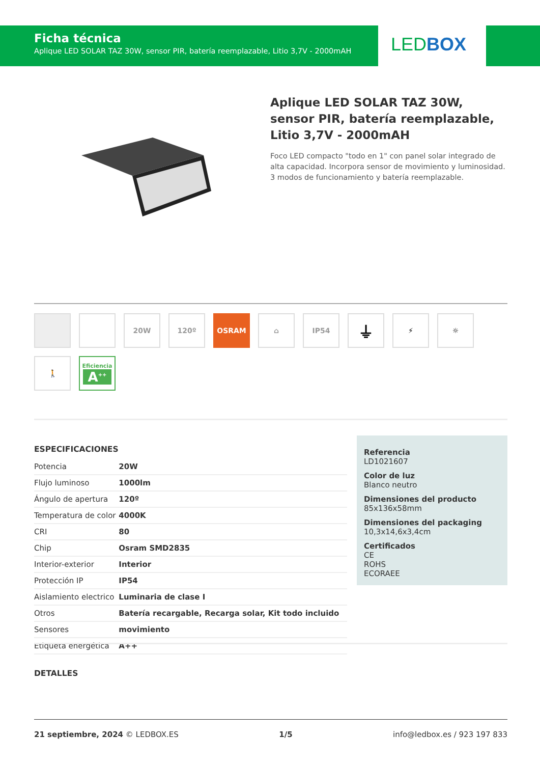Ficha técnica
Aplique LED SOLAR TAZ 30W, sensor PIR, batería reemplazable, Litio 3,7V - 2000mAH
LEDBOX
Aplique LED SOLAR TAZ 30W, sensor PIR, batería reemplazable, Litio 3,7V - 2000mAH
Foco LED compacto "todo en 1" con panel solar integrado de alta capacidad. Incorpora sensor de movimiento y luminosidad. 3 modos de funcionamiento y batería reemplazable.
20W
120º
OSRAM
⌂
IP54
⏚
⚡
☼
🚶
Eficiencia
A<sup>++</sup>
ESPECIFICACIONES
| Potencia | 20W |
| Flujo luminoso | 1000lm |
| Ángulo de apertura | 120º |
| Temperatura de color | 4000K |
| CRI | 80 |
| Chip | Osram SMD2835 |
| Interior-exterior | Interior |
| Protección IP | IP54 |
| Aislamiento electrico | Luminaria de clase I |
| Otros | Batería recargable, Recarga solar, Kit todo incluido |
| Sensores | movimiento |
| Etiqueta energética | A++ |
Referencia
LD1021607
Color de luz
Blanco neutro
Dimensiones del producto
85x136x58mm
Dimensiones del packaging
10,3x14,6x3,4cm
Certificados
CE
ROHS
ECORAEE
DETALLES
21 septiembre, 2024 © LEDBOX.ES 1/5 info@ledbox.es / 923 197 833